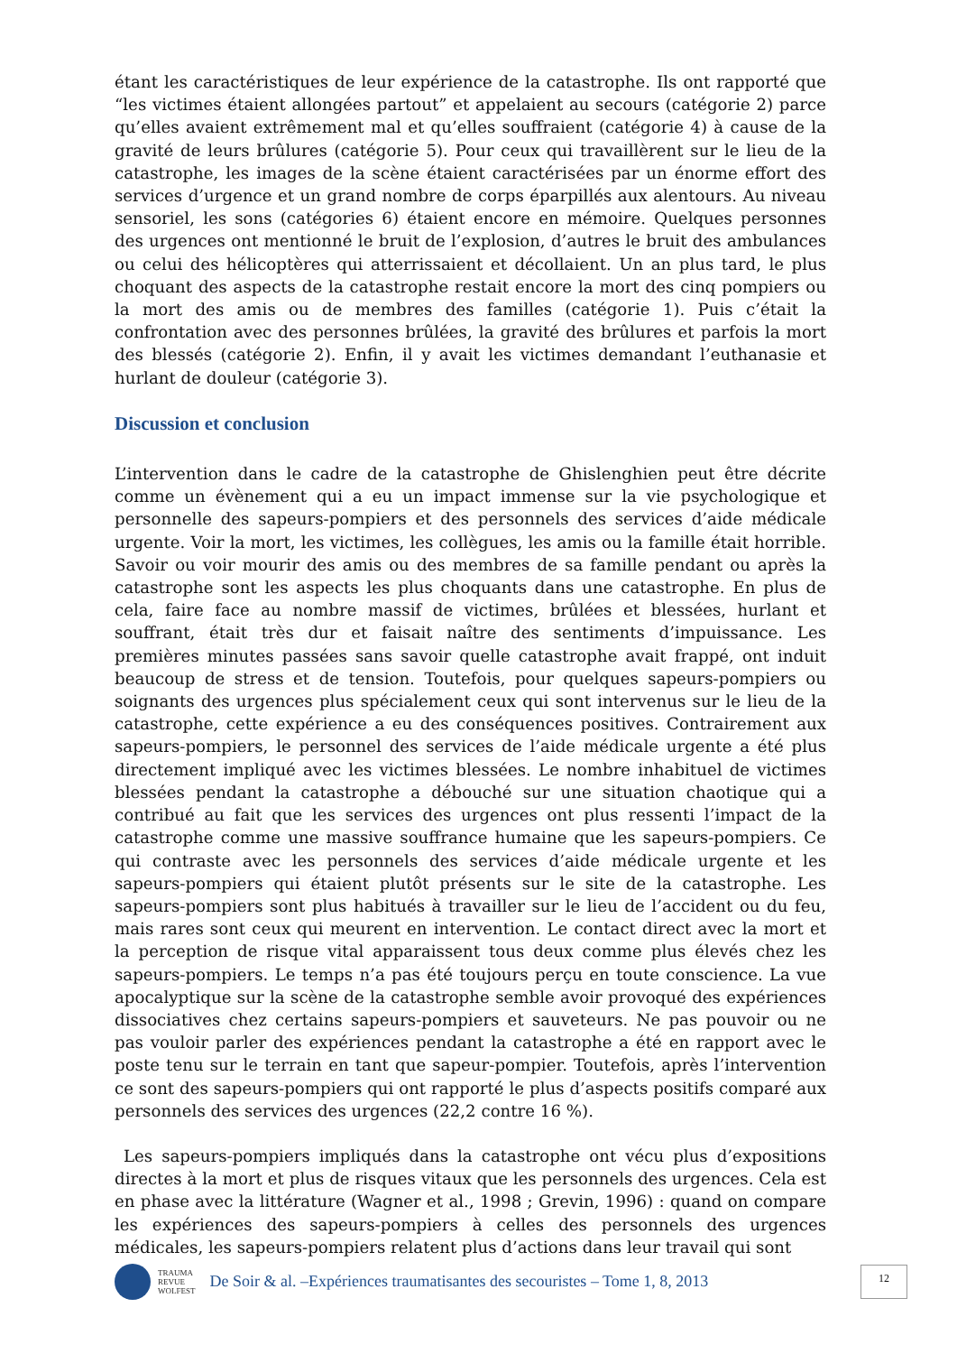étant les caractéristiques de leur expérience de la catastrophe. Ils ont rapporté que “les victimes étaient allongées partout” et appelaient au secours (catégorie 2) parce qu’elles avaient extrêmement mal et qu’elles souffraient (catégorie 4) à cause de la gravité de leurs brûlures (catégorie 5). Pour ceux qui travaillèrent sur le lieu de la catastrophe, les images de la scène étaient caractérisées par un énorme effort des services d’urgence et un grand nombre de corps éparpillés aux alentours. Au niveau sensoriel, les sons (catégories 6) étaient encore en mémoire. Quelques personnes des urgences ont mentionné le bruit de l’explosion, d’autres le bruit des ambulances ou celui des hélicoptères qui atterrissaient et décollaient. Un an plus tard, le plus choquant des aspects de la catastrophe restait encore la mort des cinq pompiers ou la mort des amis ou de membres des familles (catégorie 1). Puis c’était la confrontation avec des personnes brûlées, la gravité des brûlures et parfois la mort des blessés (catégorie 2). Enfin, il y avait les victimes demandant l’euthanasie et hurlant de douleur (catégorie 3).
Discussion et conclusion
L’intervention dans le cadre de la catastrophe de Ghislenghien peut être décrite comme un évènement qui a eu un impact immense sur la vie psychologique et personnelle des sapeurs-pompiers et des personnels des services d’aide médicale urgente. Voir la mort, les victimes, les collègues, les amis ou la famille était horrible. Savoir ou voir mourir des amis ou des membres de sa famille pendant ou après la catastrophe sont les aspects les plus choquants dans une catastrophe. En plus de cela, faire face au nombre massif de victimes, brûlées et blessées, hurlant et souffrant, était très dur et faisait naître des sentiments d’impuissance. Les premières minutes passées sans savoir quelle catastrophe avait frappé, ont induit beaucoup de stress et de tension. Toutefois, pour quelques sapeurs-pompiers ou soignants des urgences plus spécialement ceux qui sont intervenus sur le lieu de la catastrophe, cette expérience a eu des conséquences positives. Contrairement aux sapeurs-pompiers, le personnel des services de l’aide médicale urgente a été plus directement impliqué avec les victimes blessées. Le nombre inhabituel de victimes blessées pendant la catastrophe a débouché sur une situation chaotique qui a contribué au fait que les services des urgences ont plus ressenti l’impact de la catastrophe comme une massive souffrance humaine que les sapeurs-pompiers. Ce qui contraste avec les personnels des services d’aide médicale urgente et les sapeurs-pompiers qui étaient plutôt présents sur le site de la catastrophe. Les sapeurs-pompiers sont plus habitués à travailler sur le lieu de l’accident ou du feu, mais rares sont ceux qui meurent en intervention. Le contact direct avec la mort et la perception de risque vital apparaissent tous deux comme plus élevés chez les sapeurs-pompiers. Le temps n’a pas été toujours perçu en toute conscience. La vue apocalyptique sur la scène de la catastrophe semble avoir provoqué des expériences dissociatives chez certains sapeurs-pompiers et sauveteurs. Ne pas pouvoir ou ne pas vouloir parler des expériences pendant la catastrophe a été en rapport avec le poste tenu sur le terrain en tant que sapeur-pompier. Toutefois, après l’intervention ce sont des sapeurs-pompiers qui ont rapporté le plus d’aspects positifs comparé aux personnels des services des urgences (22,2 contre 16 %).
Les sapeurs-pompiers impliqués dans la catastrophe ont vécu plus d’expositions directes à la mort et plus de risques vitaux que les personnels des urgences. Cela est en phase avec la littérature (Wagner et al., 1998 ; Grevin, 1996) : quand on compare les expériences des sapeurs-pompiers à celles des personnels des urgences médicales, les sapeurs-pompiers relatent plus d’actions dans leur travail qui sont
TRAUMA
REVUE
WOLFEST
De Soir & al. –Expériences traumatisantes des secouristes – Tome 1, 8, 2013
12